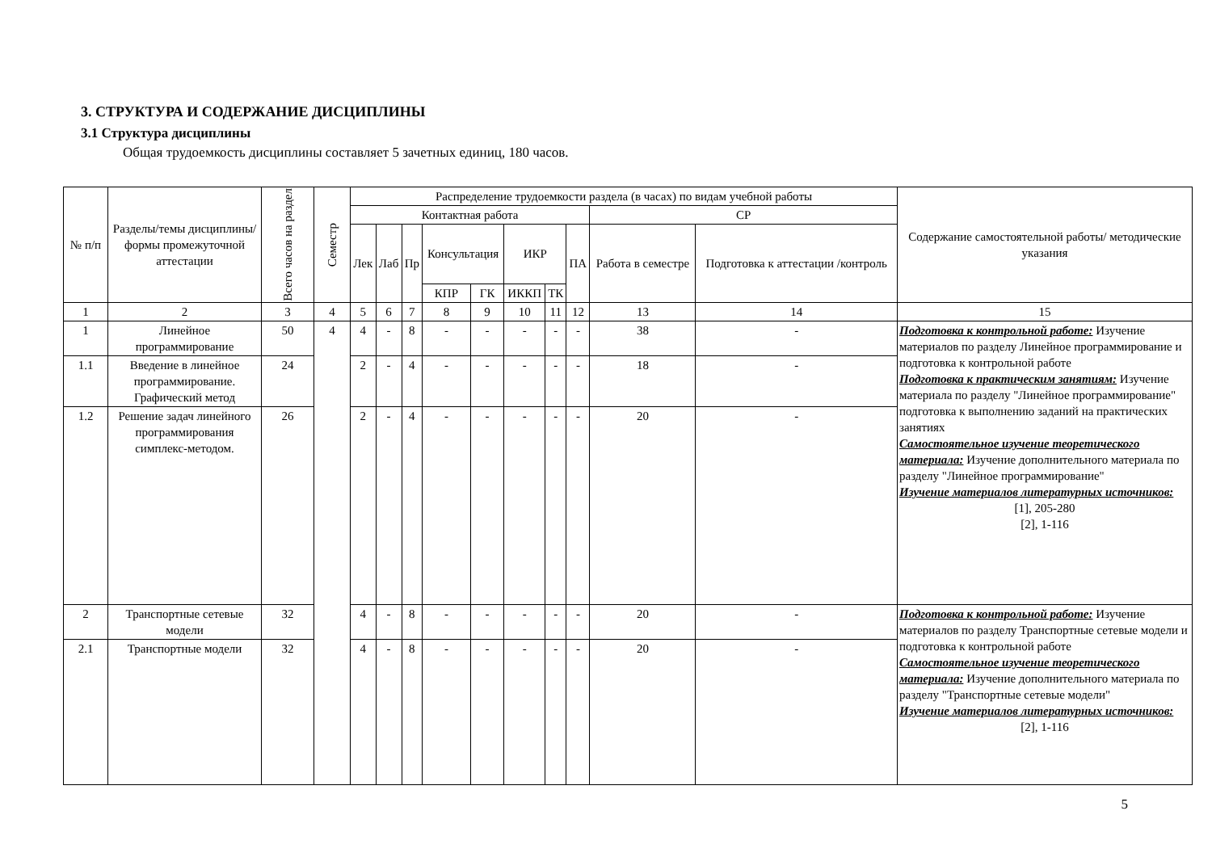3. СТРУКТУРА И СОДЕРЖАНИЕ ДИСЦИПЛИНЫ
3.1 Структура дисциплины
Общая трудоемкость дисциплины составляет 5 зачетных единиц, 180 часов.
| № п/п | Разделы/темы дисциплины/формы промежуточной аттестации | Всего часов на раздел | Семестр | Распределение трудоемкости раздела (в часах) по видам учебной работы | | | | | | | | | | Содержание самостоятельной работы/ методические указания |
| --- | --- | --- | --- | --- | --- | --- | --- | --- | --- | --- | --- | --- | --- | --- |
| | | | | Контактная работа | | | | | | | | СР | | |
| | | | | Лек | Лаб | Пр | Консультация | | ИКР | | ПА | Работа в семестре | Подготовка к аттестации /контроль | |
| | | | | | | | КПР | ГК | ИККП | ТК | | | | |
| 1 | 2 | 3 | 4 | 5 | 6 | 7 | 8 | 9 | 10 | 11 | 12 | 13 | 14 | 15 |
| 1 | Линейное программирование | 50 | 4 | 4 | - | 8 | - | - | - | - | - | 38 | - | Подготовка к контрольной работе: Изучение материалов по разделу Линейное программирование и подготовка к контрольной работе Подготовка к практическим занятиям: Изучение материала по разделу "Линейное программирование" подготовка к выполнению заданий на практических занятиях Самостоятельное изучение теоретического материала: Изучение дополнительного материала по разделу "Линейное программирование" Изучение материалов литературных источников: [1], 205-280 [2], 1-116 |
| 1.1 | Введение в линейное программирование. Графический метод | 24 | | 2 | - | 4 | - | - | - | - | - | 18 | - | |
| 1.2 | Решение задач линейного программирования симплекс-методом. | 26 | | 2 | - | 4 | - | - | - | - | - | 20 | - | |
| 2 | Транспортные сетевые модели | 32 | | 4 | - | 8 | - | - | - | - | - | 20 | - | Подготовка к контрольной работе: Изучение материалов по разделу Транспортные сетевые модели и подготовка к контрольной работе Самостоятельное изучение теоретического материала: Изучение дополнительного материала по разделу "Транспортные сетевые модели" Изучение материалов литературных источников: [2], 1-116 |
| 2.1 | Транспортные модели | 32 | | 4 | - | 8 | - | - | - | - | - | 20 | - | |
5